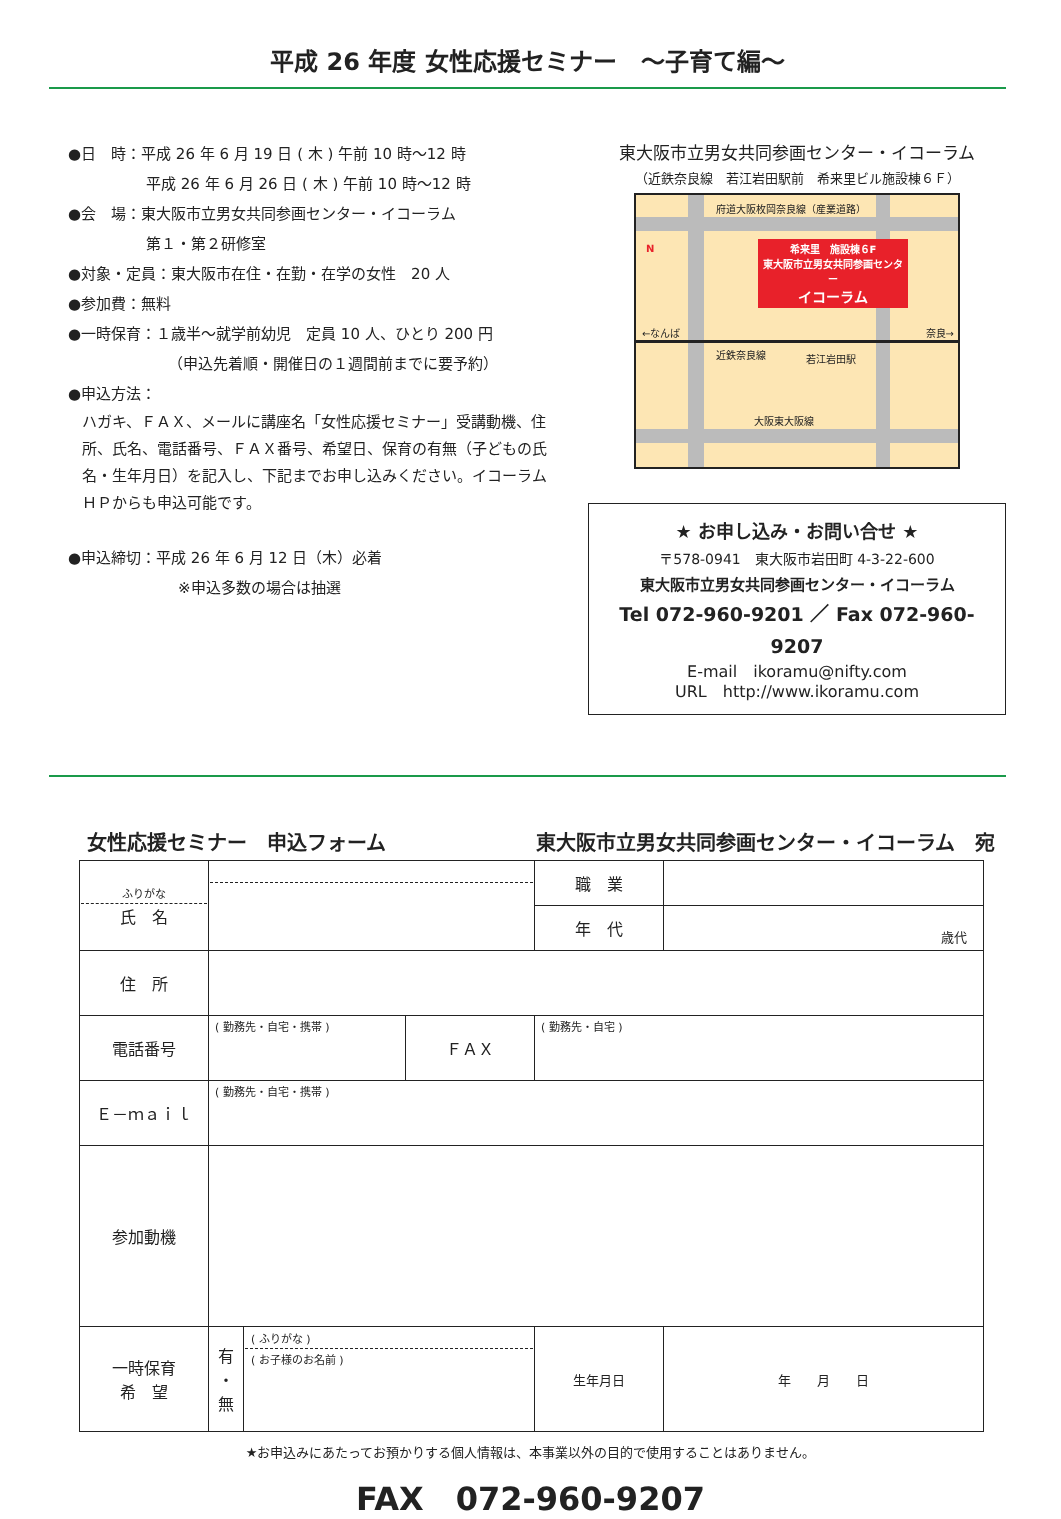平成 26 年度 女性応援セミナー　～子育て編～
●日　時：平成 26 年 6 月 19 日 ( 木 ) 午前 10 時～12 時
平成 26 年 6 月 26 日 ( 木 ) 午前 10 時～12 時
●会　場：東大阪市立男女共同参画センター・イコーラム
第１・第２研修室
●対象・定員：東大阪市在住・在勤・在学の女性　20 人
●参加費：無料
●一時保育：１歳半～就学前幼児　定員 10 人、ひとり 200 円
（申込先着順・開催日の１週間前までに要予約）
●申込方法：
ハガキ、ＦＡＸ、メールに講座名「女性応援セミナー」受講動機、住所、氏名、電話番号、ＦＡＸ番号、希望日、保育の有無（子どもの氏名・生年月日）を記入し、下記までお申し込みください。イコーラムＨＰからも申込可能です。
●申込締切：平成 26 年 6 月 12 日（木）必着
※申込多数の場合は抽選
東大阪市立男女共同参画センター・イコーラム
（近鉄奈良線　若江岩田駅前　希来里ビル施設棟６Ｆ）
府道大阪枚岡奈良線（産業道路）
希来里　施設棟６F
東大阪市立男女共同参画センター
イコーラム
←なんば 奈良→
近鉄奈良線 若江岩田駅
大阪東大阪線
N
★ お申し込み・お問い合せ ★
〒578-0941　東大阪市岩田町 4-3-22-600
東大阪市立男女共同参画センター・イコーラム
Tel 072-960-9201 ／ Fax 072-960-9207
E-mail　ikoramu@nifty.com
URL　http://www.ikoramu.com
女性応援セミナー　申込フォーム 東大阪市立男女共同参画センター・イコーラム　宛
| ふりがな 氏 名 | | | | 職 業 | |
| | | | | 年 代 | 歳代 |
| 住 所 | | | | | |
| 電話番号 | ( 勤務先・自宅・携帯 ) | | ＦＡＸ | ( 勤務先・自宅 ) | |
| Ｅ－ｍａｉｌ | ( 勤務先・自宅・携帯 ) | | | | |
| 参加動機 | | | | | |
| 一時保育 希 望 | 有 ・ 無 | ( ふりがな ) ( お子様のお名前 ) | | 生年月日 | 年 月 日 |
★お申込みにあたってお預かりする個人情報は、本事業以外の目的で使用することはありません。
FAX　072-960-9207